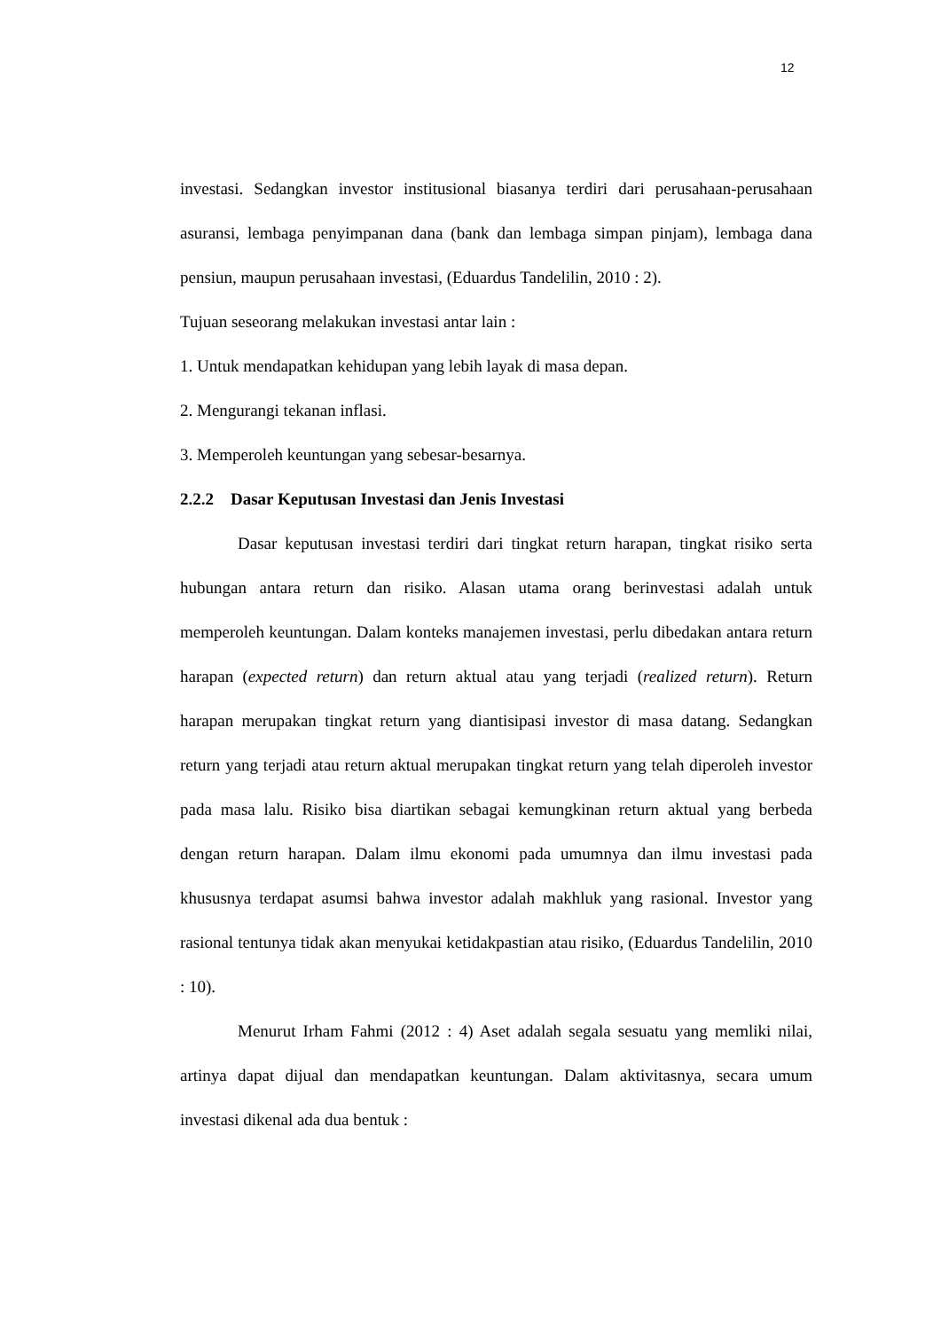12
investasi. Sedangkan investor institusional biasanya terdiri dari perusahaan-perusahaan asuransi, lembaga penyimpanan dana (bank dan lembaga simpan pinjam), lembaga dana pensiun, maupun perusahaan investasi, (Eduardus Tandelilin, 2010 : 2).
Tujuan seseorang melakukan investasi antar lain :
1. Untuk mendapatkan kehidupan yang lebih layak di masa depan.
2. Mengurangi tekanan inflasi.
3. Memperoleh keuntungan yang sebesar-besarnya.
2.2.2 Dasar Keputusan Investasi dan Jenis Investasi
Dasar keputusan investasi terdiri dari tingkat return harapan, tingkat risiko serta hubungan antara return dan risiko. Alasan utama orang berinvestasi adalah untuk memperoleh keuntungan. Dalam konteks manajemen investasi, perlu dibedakan antara return harapan (expected return) dan return aktual atau yang terjadi (realized return). Return harapan merupakan tingkat return yang diantisipasi investor di masa datang. Sedangkan return yang terjadi atau return aktual merupakan tingkat return yang telah diperoleh investor pada masa lalu. Risiko bisa diartikan sebagai kemungkinan return aktual yang berbeda dengan return harapan. Dalam ilmu ekonomi pada umumnya dan ilmu investasi pada khususnya terdapat asumsi bahwa investor adalah makhluk yang rasional. Investor yang rasional tentunya tidak akan menyukai ketidakpastian atau risiko, (Eduardus Tandelilin, 2010 : 10).
Menurut Irham Fahmi (2012 : 4) Aset adalah segala sesuatu yang memliki nilai, artinya dapat dijual dan mendapatkan keuntungan. Dalam aktivitasnya, secara umum investasi dikenal ada dua bentuk :